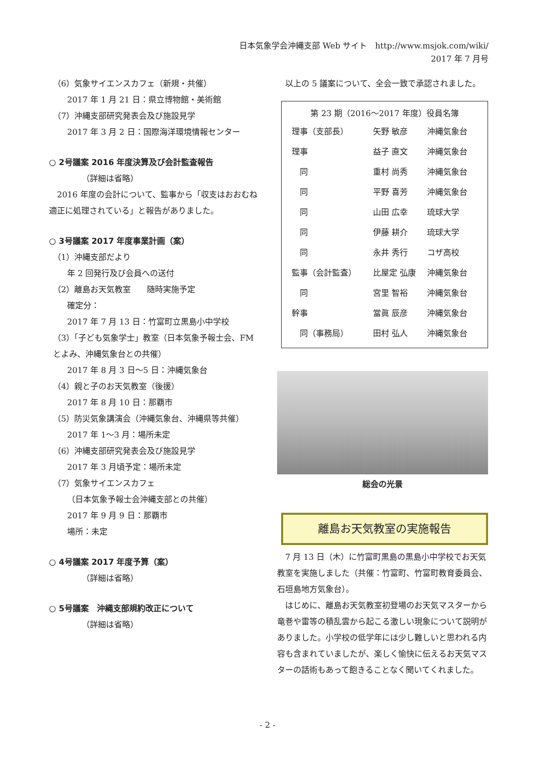日本気象学会沖縄支部 Web サイト　http://www.msjok.com/wiki/
2017 年 7 月号
（6）気象サイエンスカフェ（新規・共催）
2017 年 1 月 21 日：県立博物館・美術館
（7）沖縄支部研究発表会及び施設見学
2017 年 3 月 2 日：国際海洋環境情報センター
○ 2号議案 2016 年度決算及び会計監査報告
（詳細は省略）
　2016 年度の会計について、監事から「収支はおおむね適正に処理されている」と報告がありました。
○ 3号議案 2017 年度事業計画（案）
（1）沖縄支部だより
年 2 回発行及び会員への送付
（2）離島お天気教室　　随時実施予定
確定分：
2017 年 7 月 13 日：竹富町立黒島小中学校
（3）「子ども気象学士」教室（日本気象予報士会、FM とよみ、沖縄気象台との共催）
2017 年 8 月 3 日～5 日：沖縄気象台
（4）親と子のお天気教室（後援）
2017 年 8 月 10 日：那覇市
（5）防災気象講演会（沖縄気象台、沖縄県等共催）
2017 年 1～3 月：場所未定
（6）沖縄支部研究発表会及び施設見学
2017 年 3 月頃予定：場所未定
（7）気象サイエンスカフェ
（日本気象予報士会沖縄支部との共催）
2017 年 9 月 9 日：那覇市
場所：未定
○ 4号議案 2017 年度予算（案）
（詳細は省略）
○ 5号議案　沖縄支部規約改正について
（詳細は省略）
　以上の 5 議案について、全会一致で承認されました。
第 23 期（2016～2017 年度）役員名簿
| 理事（支部長） | 矢野 敏彦 | 沖縄気象台 |
| 理事 | 益子 直文 | 沖縄気象台 |
| 同 | 重村 尚秀 | 沖縄気象台 |
| 同 | 平野 喜芳 | 沖縄気象台 |
| 同 | 山田 広幸 | 琉球大学 |
| 同 | 伊藤 耕介 | 琉球大学 |
| 同 | 永井 秀行 | コザ高校 |
| 監事（会計監査） | 比屋定 弘康 | 沖縄気象台 |
| 同 | 宮里 智裕 | 沖縄気象台 |
| 幹事 | 當眞 辰彦 | 沖縄気象台 |
| 同（事務局） | 田村 弘人 | 沖縄気象台 |
総会の光景
離島お天気教室の実施報告
　7 月 13 日（木）に竹富町黒島の黒島小中学校でお天気教室を実施しました（共催：竹富町、竹富町教育委員会、石垣島地方気象台）。
　はじめに、離島お天気教室初登場のお天気マスターから竜巻や雷等の積乱雲から起こる激しい現象について説明がありました。小学校の低学年には少し難しいと思われる内容も含まれていましたが、楽しく愉快に伝えるお天気マスターの話術もあって飽きることなく聞いてくれました。
- 2 -